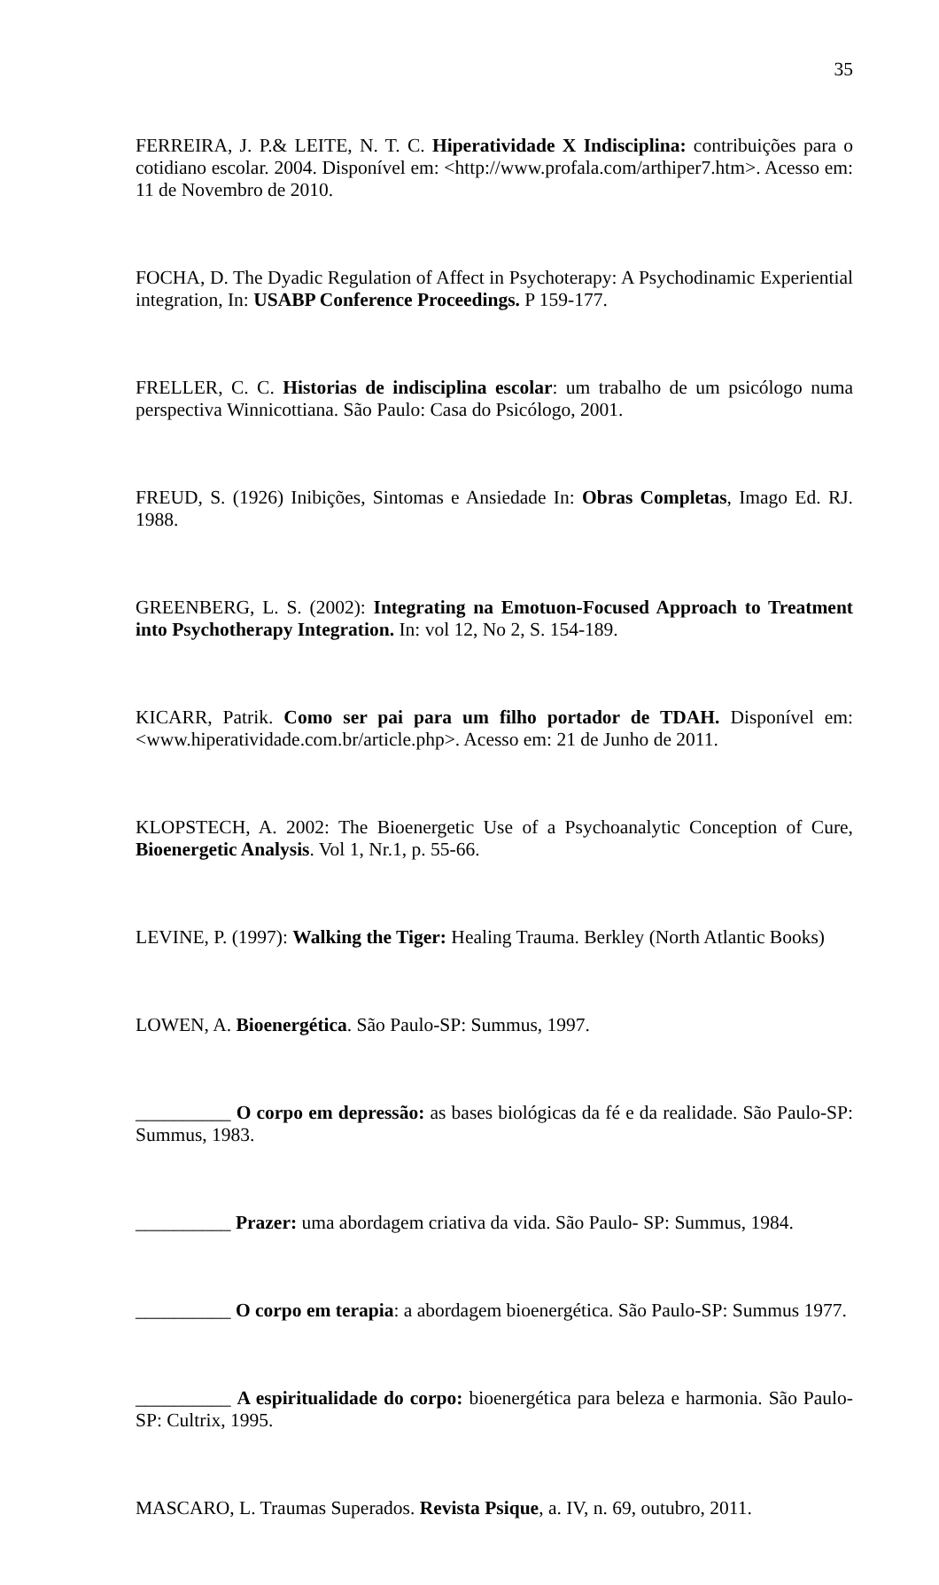35
FERREIRA, J. P.& LEITE, N. T. C. Hiperatividade X Indisciplina: contribuições para o cotidiano escolar. 2004. Disponível em: <http://www.profala.com/arthiper7.htm>. Acesso em: 11 de Novembro de 2010.
FOCHA, D. The Dyadic Regulation of Affect in Psychoterapy: A Psychodinamic Experiential integration, In: USABP Conference Proceedings. P 159-177.
FRELLER, C. C. Historias de indisciplina escolar: um trabalho de um psicólogo numa perspectiva Winnicottiana. São Paulo: Casa do Psicólogo, 2001.
FREUD, S. (1926) Inibições, Sintomas e Ansiedade In: Obras Completas, Imago Ed. RJ. 1988.
GREENBERG, L. S. (2002): Integrating na Emotuon-Focused Approach to Treatment into Psychotherapy Integration. In: vol 12, No 2, S. 154-189.
KICARR, Patrik. Como ser pai para um filho portador de TDAH. Disponível em: <www.hiperatividade.com.br/article.php>. Acesso em: 21 de Junho de 2011.
KLOPSTECH, A. 2002: The Bioenergetic Use of a Psychoanalytic Conception of Cure, Bioenergetic Analysis. Vol 1, Nr.1, p. 55-66.
LEVINE, P. (1997): Walking the Tiger: Healing Trauma. Berkley (North Atlantic Books)
LOWEN, A. Bioenergética. São Paulo-SP: Summus, 1997.
__________ O corpo em depressão: as bases biológicas da fé e da realidade. São Paulo-SP: Summus, 1983.
__________ Prazer: uma abordagem criativa da vida. São Paulo- SP: Summus, 1984.
__________ O corpo em terapia: a abordagem bioenergética. São Paulo-SP: Summus 1977.
__________ A espiritualidade do corpo: bioenergética para beleza e harmonia. São Paulo-SP: Cultrix, 1995.
MASCARO, L. Traumas Superados. Revista Psique, a. IV, n. 69, outubro, 2011.